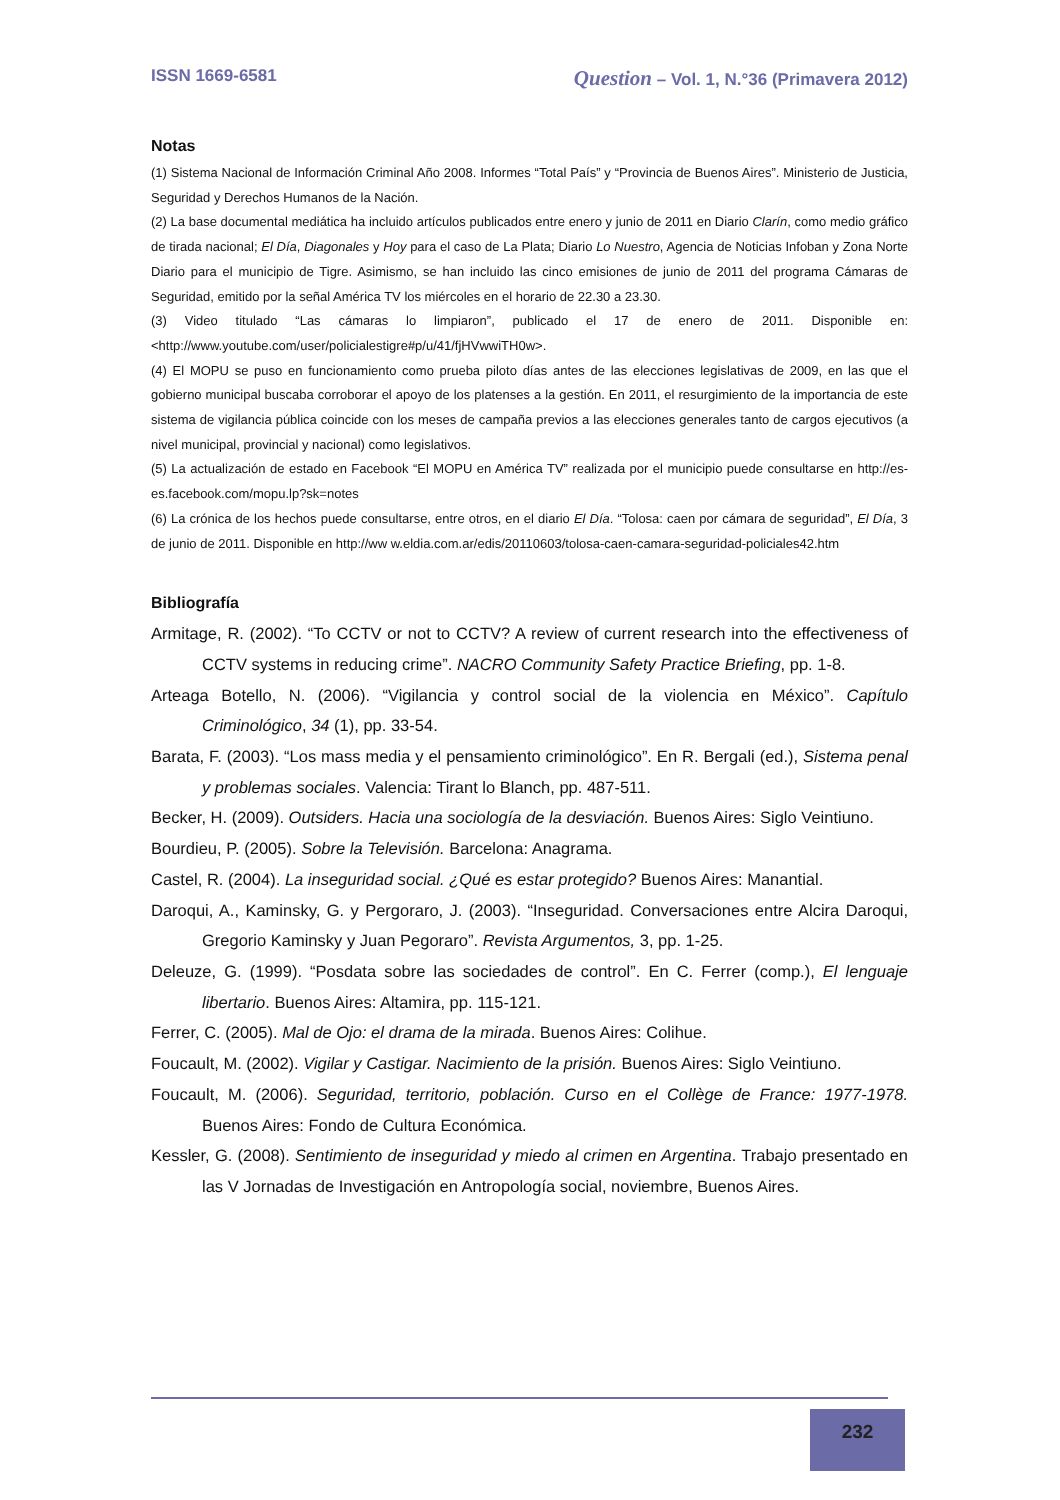ISSN 1669-6581 Question – Vol. 1, N.°36 (Primavera 2012)
Notas
(1) Sistema Nacional de Información Criminal Año 2008. Informes “Total País” y “Provincia de Buenos Aires”. Ministerio de Justicia, Seguridad y Derechos Humanos de la Nación.
(2) La base documental mediática ha incluido artículos publicados entre enero y junio de 2011 en Diario Clarín, como medio gráfico de tirada nacional; El Día, Diagonales y Hoy para el caso de La Plata; Diario Lo Nuestro, Agencia de Noticias Infoban y Zona Norte Diario para el municipio de Tigre. Asimismo, se han incluido las cinco emisiones de junio de 2011 del programa Cámaras de Seguridad, emitido por la señal América TV los miércoles en el horario de 22.30 a 23.30.
(3) Video titulado “Las cámaras lo limpiaron”, publicado el 17 de enero de 2011. Disponible en: <http://www.youtube.com/user/policialestigre#p/u/41/fjHVwwiTH0w>.
(4) El MOPU se puso en funcionamiento como prueba piloto días antes de las elecciones legislativas de 2009, en las que el gobierno municipal buscaba corroborar el apoyo de los platenses a la gestión. En 2011, el resurgimiento de la importancia de este sistema de vigilancia pública coincide con los meses de campaña previos a las elecciones generales tanto de cargos ejecutivos (a nivel municipal, provincial y nacional) como legislativos.
(5) La actualización de estado en Facebook “El MOPU en América TV” realizada por el municipio puede consultarse en http://es-es.facebook.com/mopu.lp?sk=notes
(6) La crónica de los hechos puede consultarse, entre otros, en el diario El Día. “Tolosa: caen por cámara de seguridad”, El Día, 3 de junio de 2011. Disponible en http://ww w.eldia.com.ar/edis/20110603/tolosa-caen-camara-seguridad-policiales42.htm
Bibliografía
Armitage, R. (2002). “To CCTV or not to CCTV? A review of current research into the effectiveness of CCTV systems in reducing crime”. NACRO Community Safety Practice Briefing, pp. 1-8.
Arteaga Botello, N. (2006). “Vigilancia y control social de la violencia en México”. Capítulo Criminológico, 34 (1), pp. 33-54.
Barata, F. (2003). “Los mass media y el pensamiento criminológico”. En R. Bergali (ed.), Sistema penal y problemas sociales. Valencia: Tirant lo Blanch, pp. 487-511.
Becker, H. (2009). Outsiders. Hacia una sociología de la desviación. Buenos Aires: Siglo Veintiuno.
Bourdieu, P. (2005). Sobre la Televisión. Barcelona: Anagrama.
Castel, R. (2004). La inseguridad social. ¿Qué es estar protegido? Buenos Aires: Manantial.
Daroqui, A., Kaminsky, G. y Pergoraro, J. (2003). “Inseguridad. Conversaciones entre Alcira Daroqui, Gregorio Kaminsky y Juan Pegoraro”. Revista Argumentos, 3, pp. 1-25.
Deleuze, G. (1999). “Posdata sobre las sociedades de control”. En C. Ferrer (comp.), El lenguaje libertario. Buenos Aires: Altamira, pp. 115-121.
Ferrer, C. (2005). Mal de Ojo: el drama de la mirada. Buenos Aires: Colihue.
Foucault, M. (2002). Vigilar y Castigar. Nacimiento de la prisión. Buenos Aires: Siglo Veintiuno.
Foucault, M. (2006). Seguridad, territorio, población. Curso en el Collège de France: 1977-1978. Buenos Aires: Fondo de Cultura Económica.
Kessler, G. (2008). Sentimiento de inseguridad y miedo al crimen en Argentina. Trabajo presentado en las V Jornadas de Investigación en Antropología social, noviembre, Buenos Aires.
232